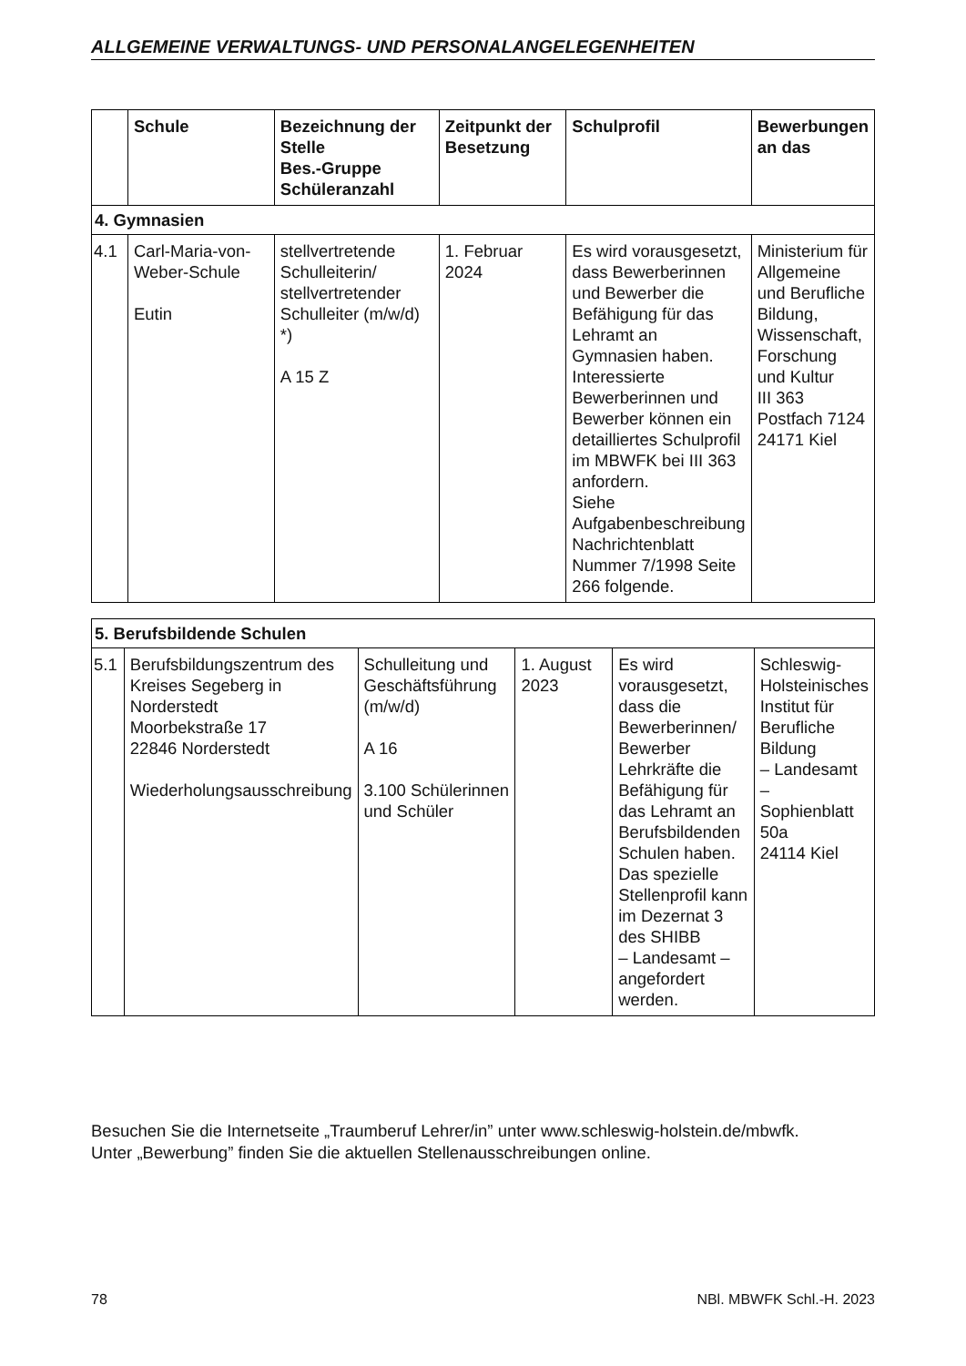ALLGEMEINE VERWALTUNGS- UND PERSONALANGELEGENHEITEN
| | Schule | Bezeichnung der Stelle Bes.-Gruppe Schüleranzahl | Zeitpunkt der Besetzung | Schulprofil | Bewerbungen an das |
| --- | --- | --- | --- | --- | --- |
| 4. Gymnasien | | | | | |
| 4.1 | Carl-Maria-von-Weber-Schule Eutin | stellvertretende Schulleiterin/ stellvertretender Schulleiter (m/w/d) *) A 15 Z | 1. Februar 2024 | Es wird vorausgesetzt, dass Bewerberinnen und Bewerber die Befähigung für das Lehramt an Gymnasien haben. Interessierte Bewerberinnen und Bewerber können ein detailliertes Schulprofil im MBWFK bei III 363 anfordern. Siehe Aufgabenbeschreibung Nachrichtenblatt Nummer 7/1998 Seite 266 folgende. | Ministerium für Allgemeine und Berufliche Bildung, Wissenschaft, Forschung und Kultur III 363 Postfach 7124 24171 Kiel |
| 5. Berufsbildende Schulen | | | | | |
| 5.1 | Berufsbildungszentrum des Kreises Segeberg in Norderstedt Moorbekstraße 17 22846 Norderstedt Wiederholungsausschreibung | Schulleitung und Geschäftsführung (m/w/d) A 16 3.100 Schülerinnen und Schüler | 1. August 2023 | Es wird vorausgesetzt, dass die Bewerberinnen/ Bewerber Lehrkräfte die Befähigung für das Lehramt an Berufsbildenden Schulen haben. Das spezielle Stellenprofil kann im Dezernat 3 des SHIBB – Landesamt – angefordert werden. | Schleswig-Holsteinisches Institut für Berufliche Bildung – Landesamt – Sophienblatt 50a 24114 Kiel |
Besuchen Sie die Internetseite „Traumberuf Lehrer/in” unter www.schleswig-holstein.de/mbwfk.
Unter „Bewerbung” finden Sie die aktuellen Stellenausschreibungen online.
78 NBl. MBWFK Schl.-H. 2023